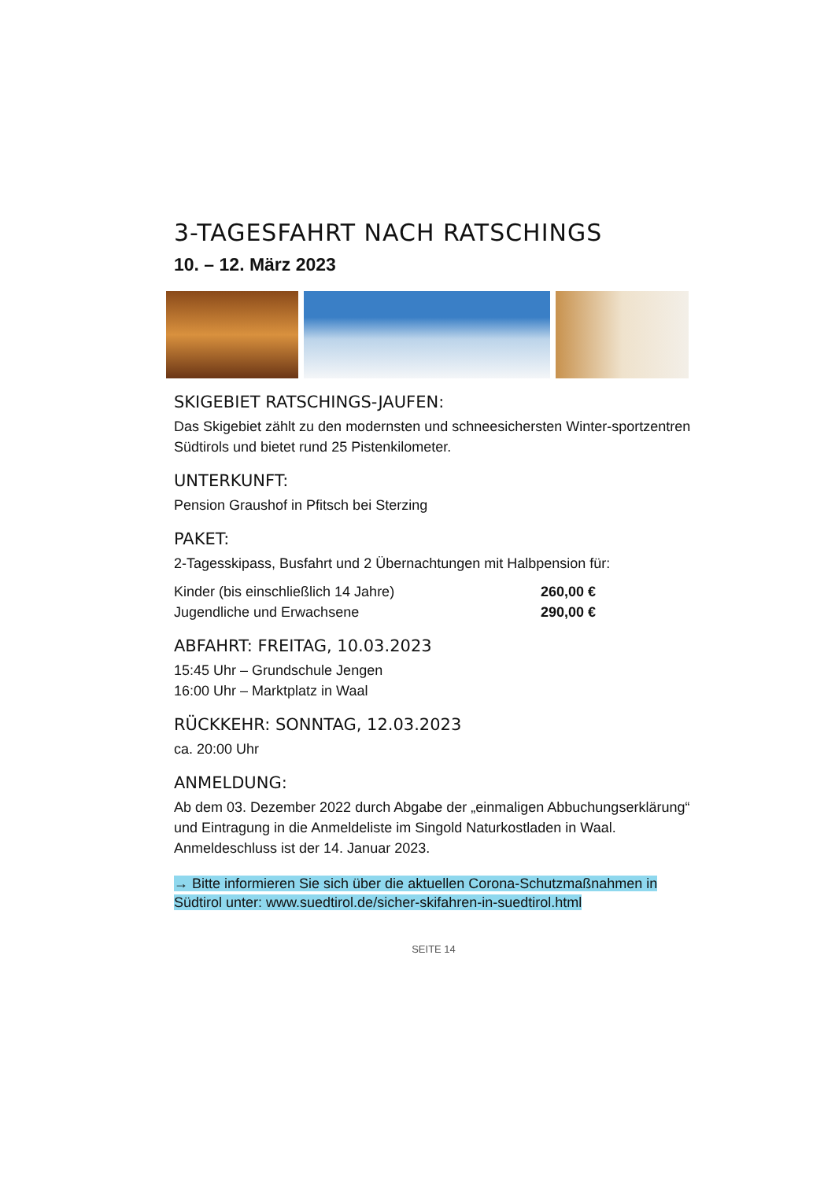3-TAGESFAHRT NACH RATSCHINGS
10. – 12. März 2023
SKIGEBIET RATSCHINGS-JAUFEN:
Das Skigebiet zählt zu den modernsten und schneesichersten Winter-sportzentren Südtirols und bietet rund 25 Pistenkilometer.
UNTERKUNFT:
Pension Graushof in Pfitsch bei Sterzing
PAKET:
2-Tagesskipass, Busfahrt und 2 Übernachtungen mit Halbpension für:
Kinder (bis einschließlich 14 Jahre) 260,00 €
Jugendliche und Erwachsene 290,00 €
ABFAHRT: FREITAG, 10.03.2023
15:45 Uhr – Grundschule Jengen
16:00 Uhr – Marktplatz in Waal
RÜCKKEHR: SONNTAG, 12.03.2023
ca. 20:00 Uhr
ANMELDUNG:
Ab dem 03. Dezember 2022 durch Abgabe der „einmaligen Abbuchungserklärung“ und Eintragung in die Anmeldeliste im Singold Naturkostladen in Waal. Anmeldeschluss ist der 14. Januar 2023.
→ Bitte informieren Sie sich über die aktuellen Corona-Schutzmaßnahmen in Südtirol unter: www.suedtirol.de/sicher-skifahren-in-suedtirol.html
SEITE 14